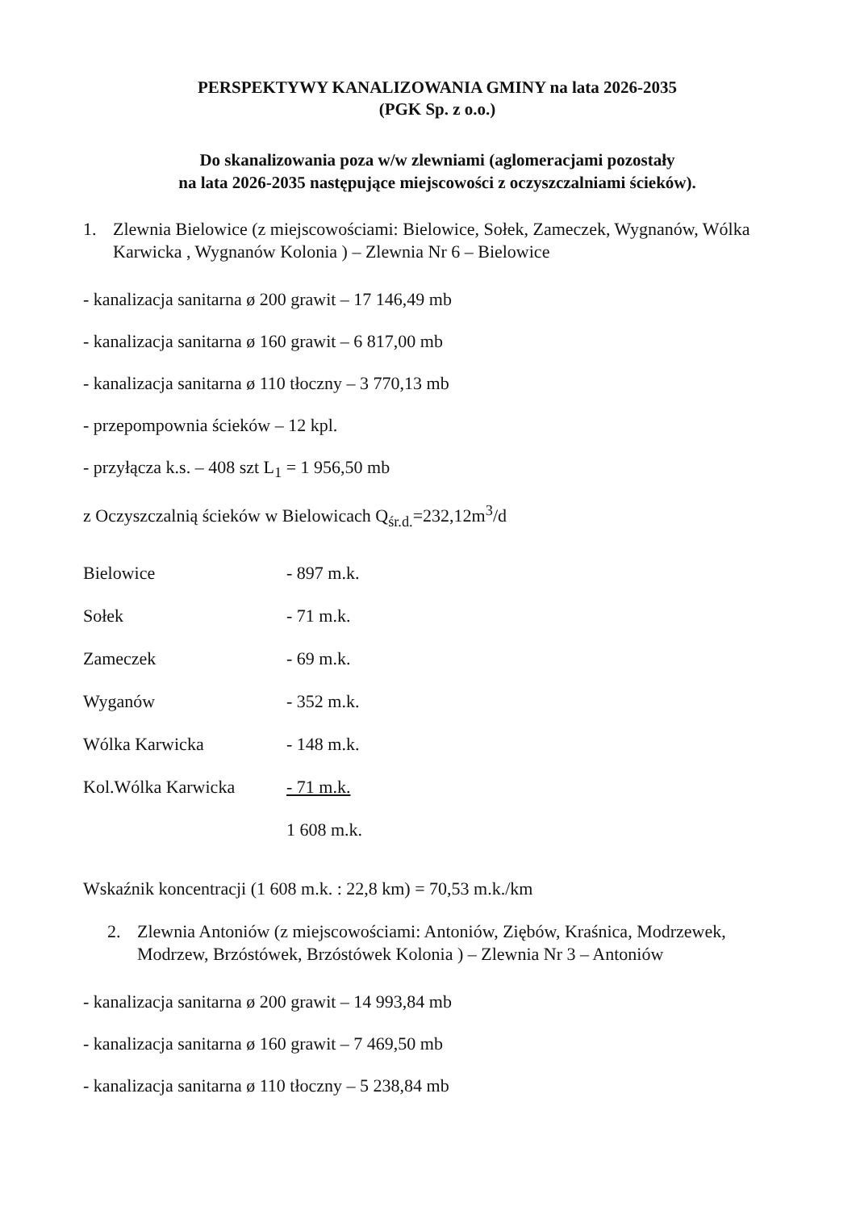PERSPEKTYWY KANALIZOWANIA GMINY na lata 2026-2035
(PGK Sp. z o.o.)
Do skanalizowania poza w/w zlewniami (aglomeracjami pozostały
na lata 2026-2035 następujące miejscowości z oczyszczalniami ścieków).
1. Zlewnia Bielowice (z miejscowościami: Bielowice, Sołek, Zameczek, Wygnanów, Wólka Karwicka , Wygnanów Kolonia ) – Zlewnia Nr 6 – Bielowice
- kanalizacja sanitarna ø 200 grawit – 17 146,49 mb
- kanalizacja sanitarna ø 160 grawit – 6 817,00 mb
- kanalizacja sanitarna ø 110 tłoczny – 3 770,13 mb
- przepompownia ścieków – 12 kpl.
- przyłącza k.s. – 408 szt L<sub>1</sub> = 1 956,50 mb
z Oczyszczalnią ścieków w Bielowicach Q<sub>śr.d.</sub>=232,12m<sup>3</sup>/d
| Bielowice | - 897 m.k. |
| Sołek | - 71 m.k. |
| Zameczek | - 69 m.k. |
| Wyganów | - 352 m.k. |
| Wólka Karwicka | - 148 m.k. |
| Kol.Wólka Karwicka | - 71 m.k. |
| | 1 608 m.k. |
Wskaźnik koncentracji (1 608 m.k. : 22,8 km) = 70,53 m.k./km
2. Zlewnia Antoniów (z miejscowościami: Antoniów, Ziębów, Kraśnica, Modrzewek, Modrzew, Brzóstówek, Brzóstówek Kolonia ) – Zlewnia Nr 3 – Antoniów
- kanalizacja sanitarna ø 200 grawit – 14 993,84 mb
- kanalizacja sanitarna ø 160 grawit – 7 469,50 mb
- kanalizacja sanitarna ø 110 tłoczny – 5 238,84 mb